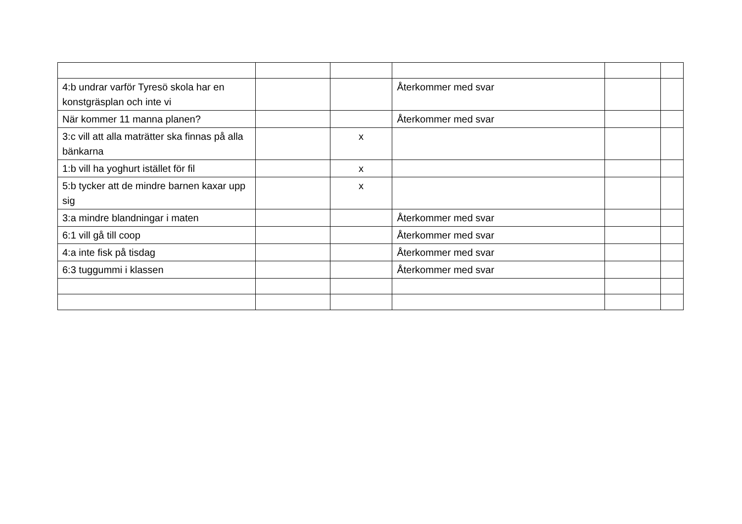| 4:b undrar varför Tyresö skola har en konstgräsplan och inte vi | | | Återkommer med svar | | |
| När kommer 11 manna planen? | | | Återkommer med svar | | |
| 3:c vill att alla maträtter ska finnas på alla bänkarna | | x | | | |
| 1:b vill ha yoghurt istället för fil | | x | | | |
| 5:b tycker att de mindre barnen kaxar upp sig | | x | | | |
| 3:a mindre blandningar i maten | | | Återkommer med svar | | |
| 6:1 vill gå till coop | | | Återkommer med svar | | |
| 4:a inte fisk på tisdag | | | Återkommer med svar | | |
| 6:3 tuggummi i klassen | | | Återkommer med svar | | |